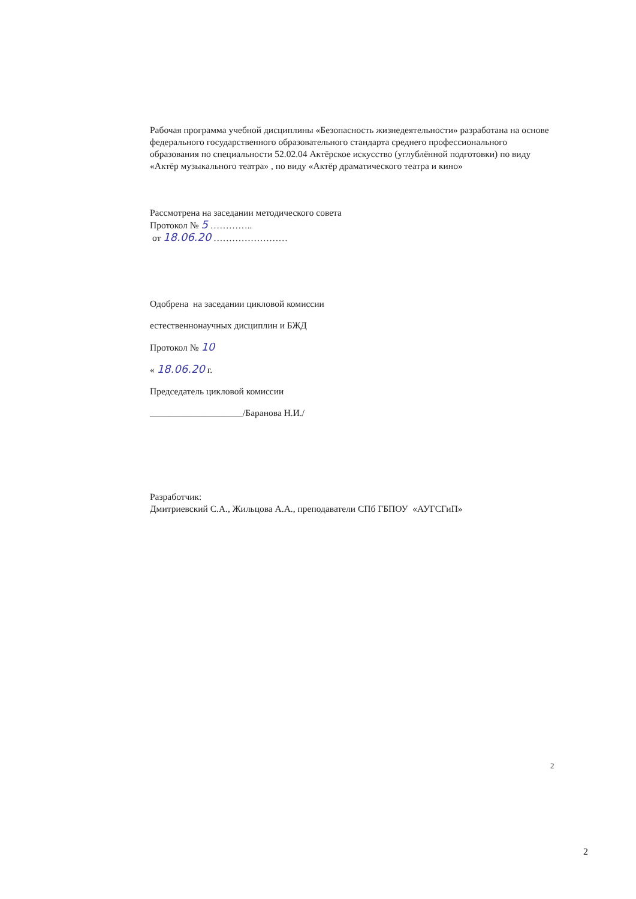Рабочая программа учебной дисциплины «Безопасность жизнедеятельности» разработана на основе федерального государственного образовательного стандарта среднего профессионального образования по специальности 52.02.04 Актёрское искусство (углублённой подготовки) по виду «Актёр музыкального театра» , по виду «Актёр драматического театра и кино»
Рассмотрена на заседании методического совета
Протокол № 5 …………..
от 18.06.20 ……………………
Одобрена на заседании цикловой комиссии
естественнонаучных дисциплин и БЖД
Протокол № 10
« 18.06.20 г.
Председатель цикловой комиссии
____________________/Баранова Н.И./
Разработчик:
Дмитриевский С.А., Жильцова А.А., преподаватели СПб ГБПОУ «АУГСГиП»
2
2